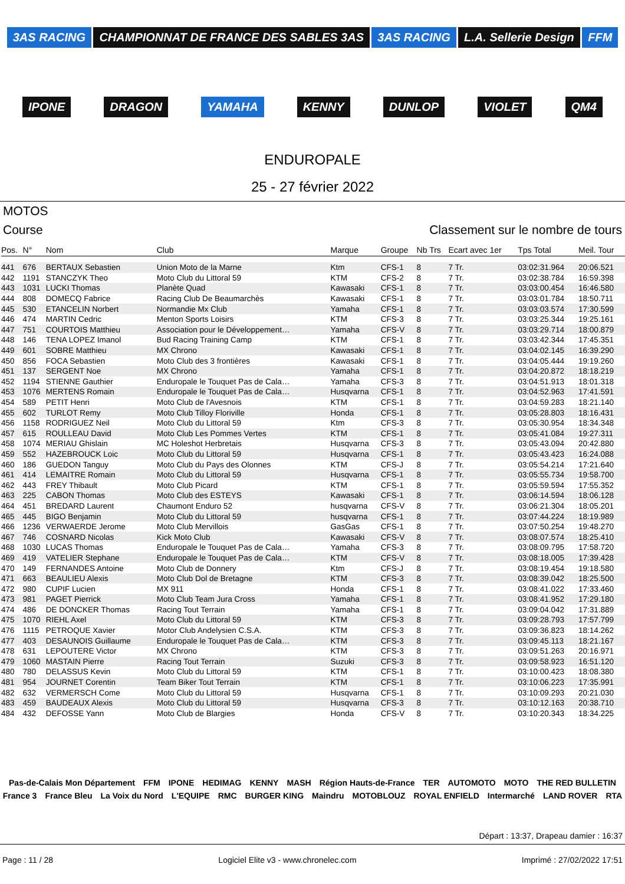3AS RACING CHAMPIONNAT DE FRANCE DES SABLES 3AS 3AS RACING L.A. Sellerie Design FFM IPONE DRAGON YAMAHA KENNY DUNLOP VIOLET QM4
ENDUROPALE
25 - 27 février 2022
MOTOS
Course Classement sur le nombre de tours
| Pos. | N° | Nom | Club | Marque | Groupe | Nb Trs | Ecart avec 1er | Tps Total | Meil. Tour |
| --- | --- | --- | --- | --- | --- | --- | --- | --- | --- |
| 441 | 676 | BERTAUX Sebastien | Union Moto de la Marne | Ktm | CFS-1 | 8 | 7 Tr. | 03:02:31.964 | 20:06.521 |
| 442 | 1191 | STANCZYK Theo | Moto Club du Littoral 59 | KTM | CFS-2 | 8 | 7 Tr. | 03:02:38.784 | 16:59.398 |
| 443 | 1031 | LUCKI Thomas | Planète Quad | Kawasaki | CFS-1 | 8 | 7 Tr. | 03:03:00.454 | 16:46.580 |
| 444 | 808 | DOMECQ Fabrice | Racing Club De Beaumarchès | Kawasaki | CFS-1 | 8 | 7 Tr. | 03:03:01.784 | 18:50.711 |
| 445 | 530 | ETANCELIN Norbert | Normandie Mx Club | Yamaha | CFS-1 | 8 | 7 Tr. | 03:03:03.574 | 17:30.599 |
| 446 | 474 | MARTIN Cedric | Menton Sports Loisirs | KTM | CFS-3 | 8 | 7 Tr. | 03:03:25.344 | 19:25.161 |
| 447 | 751 | COURTOIS Matthieu | Association pour le Développement… | Yamaha | CFS-V | 8 | 7 Tr. | 03:03:29.714 | 18:00.879 |
| 448 | 146 | TENA LOPEZ Imanol | Bud Racing Training Camp | KTM | CFS-1 | 8 | 7 Tr. | 03:03:42.344 | 17:45.351 |
| 449 | 601 | SOBRE Matthieu | MX Chrono | Kawasaki | CFS-1 | 8 | 7 Tr. | 03:04:02.145 | 16:39.290 |
| 450 | 856 | FOCA Sebastien | Moto Club des 3 frontières | Kawasaki | CFS-1 | 8 | 7 Tr. | 03:04:05.444 | 19:19.260 |
| 451 | 137 | SERGENT Noe | MX Chrono | Yamaha | CFS-1 | 8 | 7 Tr. | 03:04:20.872 | 18:18.219 |
| 452 | 1194 | STIENNE Gauthier | Enduropale le Touquet Pas de Cala… | Yamaha | CFS-3 | 8 | 7 Tr. | 03:04:51.913 | 18:01.318 |
| 453 | 1076 | MERTENS Romain | Enduropale le Touquet Pas de Cala… | Husqvarna | CFS-1 | 8 | 7 Tr. | 03:04:52.963 | 17:41.591 |
| 454 | 589 | PETIT Henri | Moto Club de l'Avesnois | KTM | CFS-1 | 8 | 7 Tr. | 03:04:59.283 | 18:21.140 |
| 455 | 602 | TURLOT Remy | Moto Club Tilloy Floriville | Honda | CFS-1 | 8 | 7 Tr. | 03:05:28.803 | 18:16.431 |
| 456 | 1158 | RODRIGUEZ Neil | Moto Club du Littoral 59 | Ktm | CFS-3 | 8 | 7 Tr. | 03:05:30.954 | 18:34.348 |
| 457 | 615 | ROULLEAU David | Moto Club Les Pommes Vertes | KTM | CFS-1 | 8 | 7 Tr. | 03:05:41.084 | 19:27.311 |
| 458 | 1074 | MERIAU Ghislain | MC Holeshot Herbretais | Husqvarna | CFS-3 | 8 | 7 Tr. | 03:05:43.094 | 20:42.880 |
| 459 | 552 | HAZEBROUCK Loic | Moto Club du Littoral 59 | Husqvarna | CFS-1 | 8 | 7 Tr. | 03:05:43.423 | 16:24.088 |
| 460 | 186 | GUEDON Tanguy | Moto Club du Pays des Olonnes | KTM | CFS-J | 8 | 7 Tr. | 03:05:54.214 | 17:21.640 |
| 461 | 414 | LEMAITRE Romain | Moto Club du Littoral 59 | Husqvarna | CFS-1 | 8 | 7 Tr. | 03:05:55.734 | 19:58.700 |
| 462 | 443 | FREY Thibault | Moto Club Picard | KTM | CFS-1 | 8 | 7 Tr. | 03:05:59.594 | 17:55.352 |
| 463 | 225 | CABON Thomas | Moto Club des ESTEYS | Kawasaki | CFS-1 | 8 | 7 Tr. | 03:06:14.594 | 18:06.128 |
| 464 | 451 | BREDARD Laurent | Chaumont Enduro 52 | husqvarna | CFS-V | 8 | 7 Tr. | 03:06:21.304 | 18:05.201 |
| 465 | 445 | BIGO Benjamin | Moto Club du Littoral 59 | husqvarna | CFS-1 | 8 | 7 Tr. | 03:07:44.224 | 18:19.989 |
| 466 | 1236 | VERWAERDE Jerome | Moto Club Mervillois | GasGas | CFS-1 | 8 | 7 Tr. | 03:07:50.254 | 19:48.270 |
| 467 | 746 | COSNARD Nicolas | Kick Moto Club | Kawasaki | CFS-V | 8 | 7 Tr. | 03:08:07.574 | 18:25.410 |
| 468 | 1030 | LUCAS Thomas | Enduropale le Touquet Pas de Cala… | Yamaha | CFS-3 | 8 | 7 Tr. | 03:08:09.795 | 17:58.720 |
| 469 | 419 | VATELIER Stephane | Enduropale le Touquet Pas de Cala… | KTM | CFS-V | 8 | 7 Tr. | 03:08:18.005 | 17:39.428 |
| 470 | 149 | FERNANDES Antoine | Moto Club de Donnery | Ktm | CFS-J | 8 | 7 Tr. | 03:08:19.454 | 19:18.580 |
| 471 | 663 | BEAULIEU Alexis | Moto Club Dol de Bretagne | KTM | CFS-3 | 8 | 7 Tr. | 03:08:39.042 | 18:25.500 |
| 472 | 980 | CUPIF Lucien | MX 911 | Honda | CFS-1 | 8 | 7 Tr. | 03:08:41.022 | 17:33.460 |
| 473 | 981 | PAGET Pierrick | Moto Club Team Jura Cross | Yamaha | CFS-1 | 8 | 7 Tr. | 03:08:41.952 | 17:29.180 |
| 474 | 486 | DE DONCKER Thomas | Racing Tout Terrain | Yamaha | CFS-1 | 8 | 7 Tr. | 03:09:04.042 | 17:31.889 |
| 475 | 1070 | RIEHL Axel | Moto Club du Littoral 59 | KTM | CFS-3 | 8 | 7 Tr. | 03:09:28.793 | 17:57.799 |
| 476 | 1115 | PETROQUE Xavier | Motor Club Andelysien C.S.A. | KTM | CFS-3 | 8 | 7 Tr. | 03:09:36.823 | 18:14.262 |
| 477 | 403 | DESAUNOIS Guillaume | Enduropale le Touquet Pas de Cala… | KTM | CFS-3 | 8 | 7 Tr. | 03:09:45.113 | 18:21.167 |
| 478 | 631 | LEPOUTERE Victor | MX Chrono | KTM | CFS-3 | 8 | 7 Tr. | 03:09:51.263 | 20:16.971 |
| 479 | 1060 | MASTAIN Pierre | Racing Tout Terrain | Suzuki | CFS-3 | 8 | 7 Tr. | 03:09:58.923 | 16:51.120 |
| 480 | 780 | DELASSUS Kevin | Moto Club du Littoral 59 | KTM | CFS-1 | 8 | 7 Tr. | 03:10:00.423 | 18:08.380 |
| 481 | 954 | JOURNET Corentin | Team Biker Tout Terrain | KTM | CFS-1 | 8 | 7 Tr. | 03:10:06.223 | 17:35.991 |
| 482 | 632 | VERMERSCH Come | Moto Club du Littoral 59 | Husqvarna | CFS-1 | 8 | 7 Tr. | 03:10:09.293 | 20:21.030 |
| 483 | 459 | BAUDEAUX Alexis | Moto Club du Littoral 59 | Husqvarna | CFS-3 | 8 | 7 Tr. | 03:10:12.163 | 20:38.710 |
| 484 | 432 | DEFOSSE Yann | Moto Club de Blargies | Honda | CFS-V | 8 | 7 Tr. | 03:10:20.343 | 18:34.225 |
Pas-de-Calais Mon Département FFM IPONE HEDIMAG KENNY MASH Région Hauts-de-France TER AUTOMOTO MOTO THE RED BULLETIN France 3 France Bleu La Voix du Nord L'EQUIPE RMC BURGER KING Maindru MOTOBLOUZ ROYAL ENFIELD Intermarché LAND ROVER RTA
Départ : 13:37, Drapeau damier : 16:37
Page : 11 / 28 Logiciel Elite v3 - www.chronelec.com Imprimé : 27/02/2022 17:51